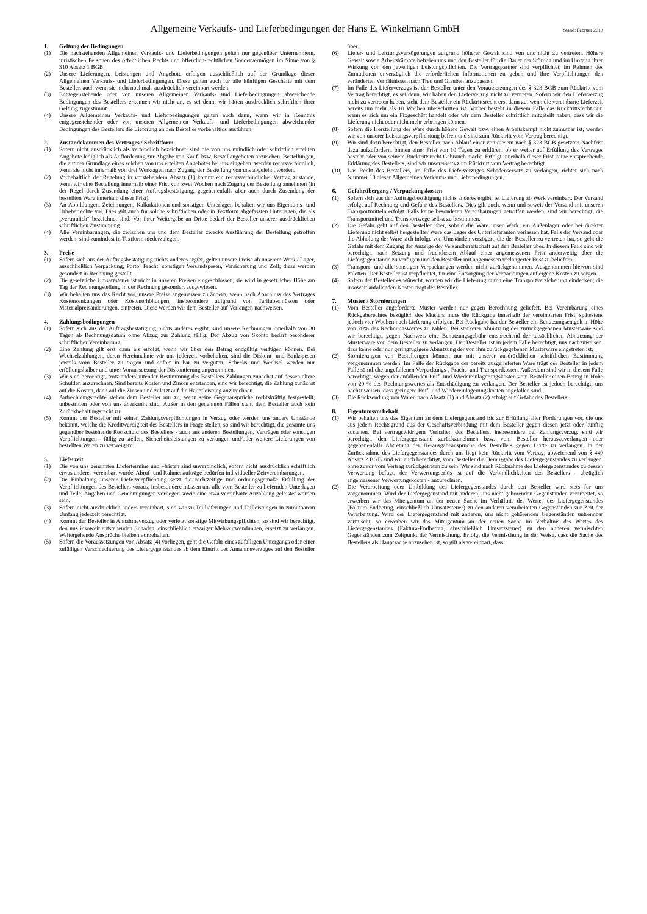Allgemeine Verkaufs- und Lieferbedingungen der Hans E. Winkelmann GmbH
Stand: Februar 2019
1. Geltung der Bedingungen
(1) Die nachstehenden Allgemeinen Verkaufs- und Lieferbedingungen gelten nur gegenüber Unternehmern, juristischen Personen des öffentlichen Rechts und öffentlich-rechtlichen Sondervermögen im Sinne von § 310 Absatz 1 BGB.
(2) Unsere Lieferungen, Leistungen und Angebote erfolgen ausschließlich auf der Grundlage dieser Allgemeinen Verkaufs- und Lieferbedingungen. Diese gelten auch für alle künftigen Geschäfte mit dem Besteller, auch wenn sie nicht nochmals ausdrücklich vereinbart werden.
(3) Entgegenstehende oder von unseren Allgemeinen Verkaufs- und Lieferbedingungen abweichende Bedingungen des Bestellers erkennen wir nicht an, es sei denn, wir hätten ausdrücklich schriftlich ihrer Geltung zugestimmt.
(4) Unsere Allgemeinen Verkaufs- und Lieferbedingungen gelten auch dann, wenn wir in Kenntnis entgegenstehender oder von unseren Allgemeinen Verkaufs- und Lieferbedingungen abweichender Bedingungen des Bestellers die Lieferung an den Besteller vorbehaltlos ausführen.
2. Zustandekommen des Vertrages / Schriftform
(1) Sofern nicht ausdrücklich als verbindlich bezeichnet, sind die von uns mündlich oder schriftlich erteilten Angebote lediglich als Aufforderung zur Abgabe von Kauf- bzw. Bestellangeboten anzusehen. Bestellungen, die auf der Grundlage eines solchen von uns erteilten Angebotes bei uns eingehen, werden rechtsverbindlich, wenn sie nicht innerhalb von drei Werktagen nach Zugang der Bestellung von uns abgelehnt werden.
(2) Vorbehaltlich der Regelung in vorstehendem Absatz (1) kommt ein rechtsverbindlicher Vertrag zustande, wenn wir eine Bestellung innerhalb einer Frist von zwei Wochen nach Zugang der Bestellung annehmen (in der Regel durch Zusendung einer Auftragsbestätigung, gegebenenfalls aber auch durch Zusendung der bestellten Ware innerhalb dieser Frist).
(3) An Abbildungen, Zeichnungen, Kalkulationen und sonstigen Unterlagen behalten wir uns Eigentums- und Urheberrechte vor. Dies gilt auch für solche schriftlichen oder in Textform abgefassten Unterlagen, die als „vertraulich“ bezeichnet sind. Vor ihrer Weitergabe an Dritte bedarf der Besteller unserer ausdrücklichen schriftlichen Zustimmung.
(4) Alle Vereinbarungen, die zwischen uns und dem Besteller zwecks Ausführung der Bestellung getroffen werden, sind zumindest in Textform niederzulegen.
3. Preise
(1) Sofern sich aus der Auftragsbestätigung nichts anderes ergibt, gelten unsere Preise ab unserem Werk / Lager, ausschließlich Verpackung, Porto, Fracht, sonstigen Versandspesen, Versicherung und Zoll; diese werden gesondert in Rechnung gestellt.
(2) Die gesetzliche Umsatzsteuer ist nicht in unseren Preisen eingeschlossen, sie wird in gesetzlicher Höhe am Tag der Rechnungstellung in der Rechnung gesondert ausgewiesen.
(3) Wir behalten uns das Recht vor, unsere Preise angemessen zu ändern, wenn nach Abschluss des Vertrages Kostensenkungen oder Kostenerhöhungen, insbesondere aufgrund von Tarifabschlüssen oder Materialpreisänderungen, eintreten. Diese werden wir dem Besteller auf Verlangen nachweisen.
4. Zahlungsbedingungen
(1) Sofern sich aus der Auftragsbestätigung nichts anderes ergibt, sind unsere Rechnungen innerhalb von 30 Tagen ab Rechnungsdatum ohne Abzug zur Zahlung fällig. Der Abzug von Skonto bedarf besonderer schriftlicher Vereinbarung.
(2) Eine Zahlung gilt erst dann als erfolgt, wenn wir über den Betrag endgültig verfügen können. Bei Wechselzahlungen, deren Hereinnahme wir uns jederzeit vorbehalten, sind die Diskont- und Bankspesen jeweils vom Besteller zu tragen und sofort in bar zu vergüten. Schecks und Wechsel werden nur erfüllungshalber und unter Voraussetzung der Diskontierung angenommen.
(3) Wir sind berechtigt, trotz anderslautender Bestimmung des Bestellers Zahlungen zunächst auf dessen ältere Schulden anzurechnen. Sind bereits Kosten und Zinsen entstanden, sind wir berechtigt, die Zahlung zunächst auf die Kosten, dann auf die Zinsen und zuletzt auf die Hauptleistung anzurechnen.
(4) Aufrechnungsrechte stehen dem Besteller nur zu, wenn seine Gegenansprüche rechtskräftig festgestellt, unbestritten oder von uns anerkannt sind. Außer in den genannten Fällen steht dem Besteller auch kein Zurückbehaltungsrecht zu.
(5) Kommt der Besteller mit seinen Zahlungsverpflichtungen in Verzug oder werden uns andere Umstände bekannt, welche die Kreditwürdigkeit des Bestellers in Frage stellen, so sind wir berechtigt, die gesamte uns gegenüber bestehende Restschuld des Bestellers - auch aus anderen Bestellungen, Verträgen oder sonstigen Verpflichtungen - fällig zu stellen, Sicherheitsleistungen zu verlangen und/oder weitere Lieferungen von bestellten Waren zu verweigern.
5. Lieferzeit
(1) Die von uns genannten Liefertermine und –fristen sind unverbindlich, sofern nicht ausdrücklich schriftlich etwas anderes vereinbart wurde. Abruf- und Rahmenaufträge bedürfen individueller Zeitvereinbarungen.
(2) Die Einhaltung unserer Lieferverpflichtung setzt die rechtzeitige und ordnungsgemäße Erfüllung der Verpflichtungen des Bestellers voraus, insbesondere müssen uns alle vom Besteller zu liefernden Unterlagen und Teile, Angaben und Genehmigungen vorliegen sowie eine etwa vereinbarte Anzahlung geleistet worden sein.
(3) Sofern nicht ausdrücklich anders vereinbart, sind wir zu Teillieferungen und Teilleistungen in zumutbarem Umfang jederzeit berechtigt.
(4) Kommt der Besteller in Annahmeverzug oder verletzt sonstige Mitwirkungspflichten, so sind wir berechtigt, den uns insoweit entstehenden Schaden, einschließlich etwaiger Mehraufwendungen, ersetzt zu verlangen. Weitergehende Ansprüche bleiben vorbehalten.
(5) Sofern die Voraussetzungen von Absatz (4) vorliegen, geht die Gefahr eines zufälligen Untergangs oder einer zufälligen Verschlechterung des Liefergegenstandes ab dem Eintritt des Annahmeverzuges auf den Besteller über.
(6) Liefer- und Leistungsverzögerungen aufgrund höherer Gewalt sind von uns nicht zu vertreten. Höhere Gewalt sowie Arbeitskämpfe befreien uns und den Besteller für die Dauer der Störung und im Umfang ihrer Wirkung von den jeweiligen Leistungspflichten. Die Vertragspartner sind verpflichtet, im Rahmen des Zumutbaren unverzüglich die erforderlichen Informationen zu geben und ihre Verpflichtungen den veränderten Verhältnissen nach Treu und Glauben anzupassen.
(7) Im Falle des Lieferverzugs ist der Besteller unter den Voraussetzungen des § 323 BGB zum Rücktritt vom Vertrag berechtigt, es sei denn, wir haben den Lieferverzug nicht zu vertreten. Sofern wir den Lieferverzug nicht zu vertreten haben, steht dem Besteller ein Rücktrittsrecht erst dann zu, wenn die vereinbarte Lieferzeit bereits um mehr als 10 Wochen überschritten ist. Vorher besteht in diesem Falle das Rücktrittsrecht nur, wenn es sich um ein Fixgeschäft handelt oder wir dem Besteller schriftlich mitgeteilt haben, dass wir die Lieferung nicht oder nicht mehr erbringen können.
(8) Sofern die Herstellung der Ware durch höhere Gewalt bzw. einen Arbeitskampf nicht zumutbar ist, werden wir von unserer Leistungsverpflichtung befreit und sind zum Rücktritt vom Vertrag berechtigt.
(9) Wir sind dazu berechtigt, den Besteller nach Ablauf einer von diesem nach § 323 BGB gesetzten Nachfrist dazu aufzufordern, binnen einer Frist von 10 Tagen zu erklären, ob er weiter auf Erfüllung des Vertrages besteht oder von seinem Rücktrittsrecht Gebrauch macht. Erfolgt innerhalb dieser Frist keine entsprechende Erklärung des Bestellers, sind wir unsererseits zum Rücktritt vom Vertrag berechtigt.
(10) Das Recht des Bestellers, im Falle des Lieferverzuges Schadensersatz zu verlangen, richtet sich nach Nummer 10 dieser Allgemeinen Verkaufs- und Lieferbedingungen.
6. Gefahrübergang / Verpackungskosten
(1) Sofern sich aus der Auftragsbestätigung nichts anderes ergibt, ist Lieferung ab Werk vereinbart. Der Versand erfolgt auf Rechnung und Gefahr des Bestellers. Dies gilt auch, wenn und soweit der Versand mit unseren Transportmitteln erfolgt. Falls keine besonderen Vereinbarungen getroffen werden, sind wir berechtigt, die Transportmittel und Transportwege selbst zu bestimmen.
(2) Die Gefahr geht auf den Besteller über, sobald die Ware unser Werk, ein Außenlager oder bei direkter Lieferung nicht selbst hergestellter Ware das Lager des Unterlieferanten verlassen hat. Falls der Versand oder die Abholung der Ware sich infolge von Umständen verzögert, die der Besteller zu vertreten hat, so geht die Gefahr mit dem Zugang der Anzeige der Versandbereitschaft auf den Besteller über. In diesem Falle sind wir berechtigt, nach Setzung und fruchtlosem Ablauf einer angemessenen Frist anderweitig über die Liefergegenstände zu verfügen und den Besteller mit angemessen verlängerter Frist zu beliefern.
(3) Transport- und alle sonstigen Verpackungen werden nicht zurückgenommen. Ausgenommen hiervon sind Paletten. Der Besteller ist verpflichtet, für eine Entsorgung der Verpackungen auf eigene Kosten zu sorgen.
(4) Sofern der Besteller es wünscht, werden wir die Lieferung durch eine Transportversicherung eindecken; die insoweit anfallenden Kosten trägt der Besteller.
7. Muster / Stornierungen
(1) Vom Besteller angeforderte Muster werden nur gegen Berechnung geliefert. Bei Vereinbarung eines Rückgaberechtes bezüglich des Musters muss die Rückgabe innerhalb der vereinbarten Frist, spätestens jedoch vier Wochen nach Lieferung erfolgen. Bei Rückgabe hat der Besteller ein Benutzungsentgelt in Höhe von 20% des Rechnungswertes zu zahlen. Bei stärkerer Abnutzung der zurückgegebenen Musterware sind wir berechtigt, gegen Nachweis eine Benutzungsgebühr entsprechend der tatsächlichen Abnutzung der Musterware von dem Besteller zu verlangen. Der Besteller ist in jedem Falle berechtigt, uns nachzuweisen, dass keine oder nur geringfügigere Abnutzung der von ihm zurückgegebenen Musterware eingetreten ist.
(2) Stornierungen von Bestellungen können nur mit unserer ausdrücklichen schriftlichen Zustimmung vorgenommen werden. Im Falle der Rückgabe der bereits ausgelieferten Ware trägt der Besteller in jedem Falle sämtliche angefallenen Verpackungs-, Fracht- und Transportkosten. Außerdem sind wir in diesem Falle berechtigt, wegen der anfallenden Prüf- und Wiedereinlagerungskosten vom Besteller einen Betrag in Höhe von 20 % des Rechnungswertes als Entschädigung zu verlangen. Der Besteller ist jedoch berechtigt, uns nachzuweisen, dass geringere Prüf- und Wiedereinlagerungskosten angefallen sind.
(3) Die Rücksendung von Waren nach Absatz (1) und Absatz (2) erfolgt auf Gefahr des Bestellers.
8. Eigentumsvorbehalt
(1) Wir behalten uns das Eigentum an dem Liefergegenstand bis zur Erfüllung aller Forderungen vor, die uns aus jedem Rechtsgrund aus der Geschäftsverbindung mit dem Besteller gegen diesen jetzt oder künftig zustehen. Bei vertragswidrigem Verhalten des Bestellers, insbesondere bei Zahlungsverzug, sind wir berechtigt, den Liefergegenstand zurückzunehmen bzw. vom Besteller herauszuverlangen oder gegebenenfalls Abtretung der Herausgabeansprüche des Bestellers gegen Dritte zu verlangen. In der Zurücknahme des Liefergegenstandes durch uns liegt kein Rücktritt vom Vertrag; abweichend von § 449 Absatz 2 BGB sind wir auch berechtigt, vom Besteller die Herausgabe des Liefergegenstandes zu verlangen, ohne zuvor vom Vertrag zurückgetreten zu sein. Wir sind nach Rücknahme des Liefergegenstandes zu dessen Verwertung befugt, der Verwertungserlös ist auf die Verbindlichkeiten des Bestellers - abzüglich angemessener Verwertungskosten - anzurechnen.
(2) Die Verarbeitung oder Umbildung des Liefergegenstandes durch den Besteller wird stets für uns vorgenommen. Wird der Liefergegenstand mit anderen, uns nicht gehörenden Gegenständen verarbeitet, so erwerben wir das Miteigentum an der neuen Sache im Verhältnis des Wertes des Liefergegenstandes (Faktura-Endbetrag, einschließlich Umsatzsteuer) zu den anderen verarbeiteten Gegenständen zur Zeit der Verarbeitung. Wird der Liefergegenstand mit anderen, uns nicht gehörenden Gegenständen untrennbar vermischt, so erwerben wir das Miteigentum an der neuen Sache im Verhältnis des Wertes des Liefergegenstandes (Faktura-Endbetrag, einschließlich Umsatzsteuer) zu den anderen vermischten Gegenständen zum Zeitpunkt der Vermischung. Erfolgt die Vermischung in der Weise, dass die Sache des Bestellers als Hauptsache anzusehen ist, so gilt als vereinbart, dass